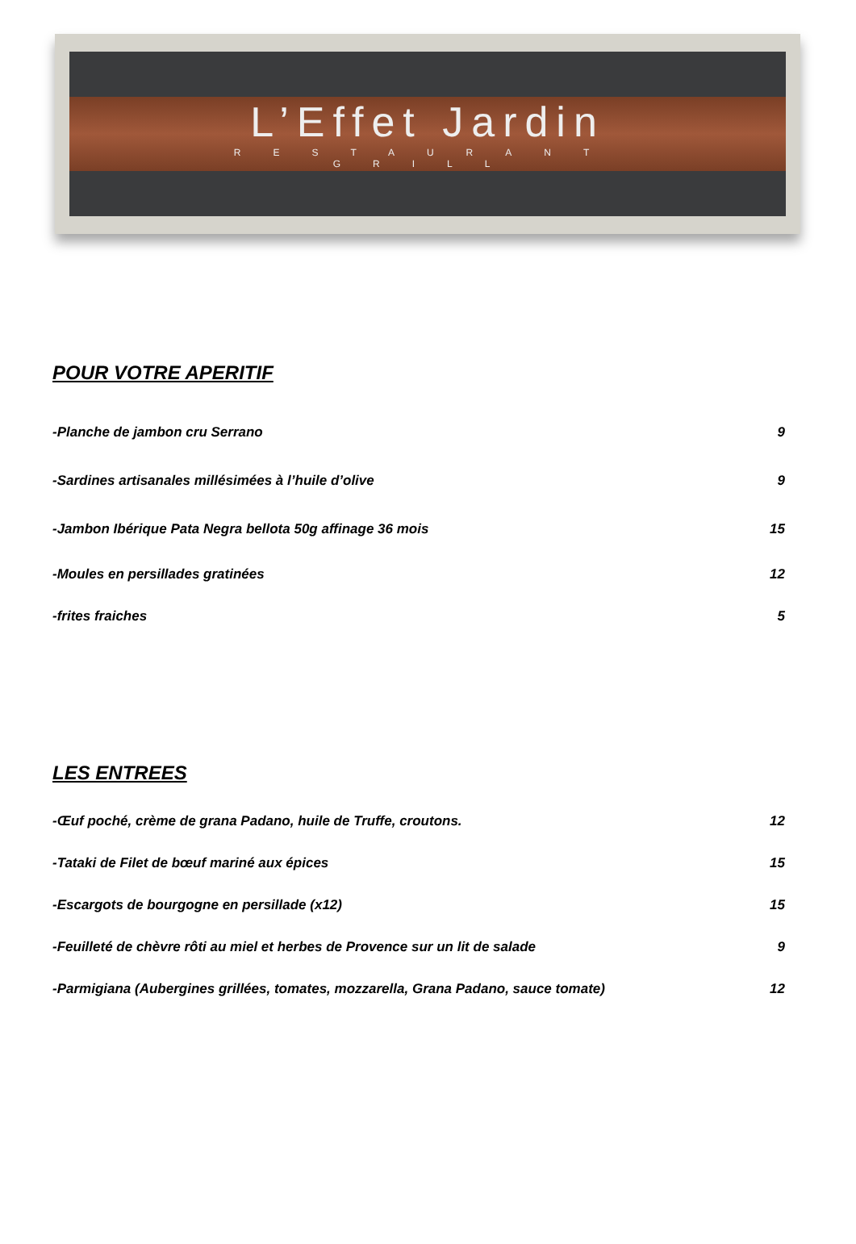L’Effet Jardin
RESTAURANT
GRILL
POUR VOTRE APERITIF
-Planche de jambon cru Serrano 9
-Sardines artisanales millésimées à l’huile d’olive 9
-Jambon Ibérique Pata Negra bellota 50g affinage 36 mois 15
-Moules en persillades gratinées 12
-frites fraiches 5
LES ENTREES
-Œuf poché, crème de grana Padano, huile de Truffe, croutons. 12
-Tataki de Filet de bœuf mariné aux épices 15
-Escargots de bourgogne en persillade (x12) 15
-Feuilleté de chèvre rôti au miel et herbes de Provence sur un lit de salade 9
-Parmigiana (Aubergines grillées, tomates, mozzarella, Grana Padano, sauce tomate) 12